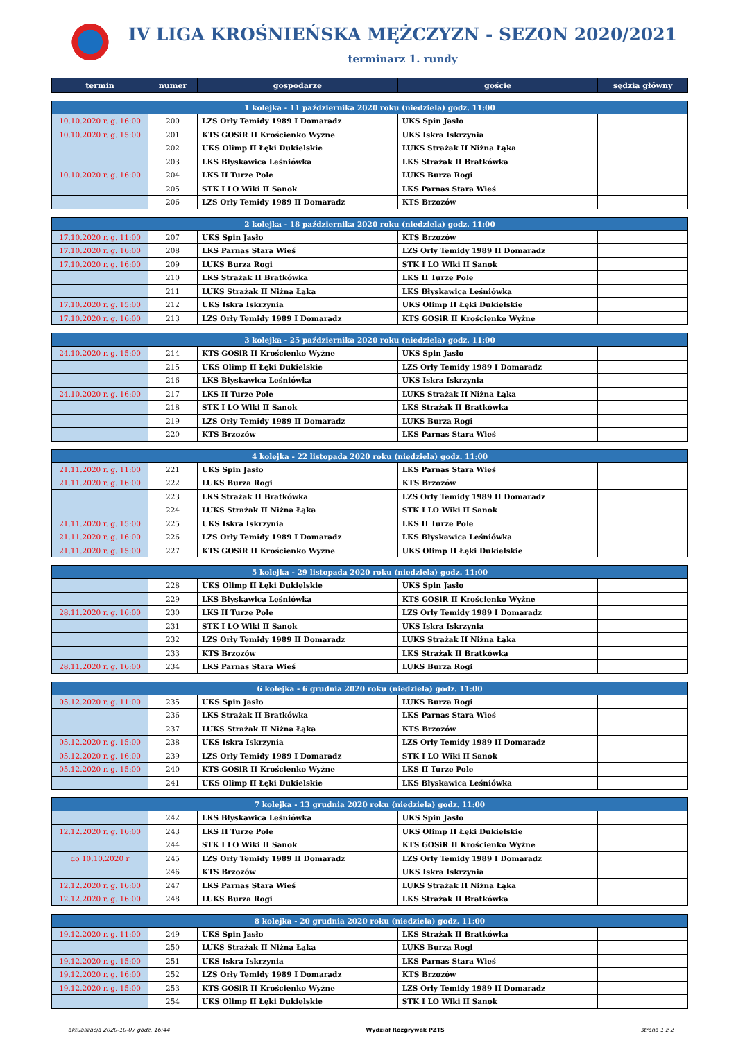IV LIGA KROŚNIEŃSKA MĘŻCZYZN - SEZON 2020/2021
terminarz 1. rundy
| termin | numer | gospodarze | goście | sędzia główny |
| --- | --- | --- | --- | --- |
| 1 kolejka - 11 października 2020 roku (niedziela) godz. 11:00 | | | | |
| 10.10.2020 r. g. 16:00 | 200 | LZS Orły Temidy 1989 I Domaradz | UKS Spin Jasło | |
| 10.10.2020 r. g. 15:00 | 201 | KTS GOSiR II Krościenko Wyżne | UKS Iskra Iskrzynia | |
| | 202 | UKS Olimp II Łęki Dukielskie | LUKS Strażak II Niżna Łąka | |
| | 203 | LKS Błyskawica Leśniówka | LKS Strażak II Bratkówka | |
| 10.10.2020 r. g. 16:00 | 204 | LKS II Turze Pole | LUKS Burza Rogi | |
| | 205 | STK I LO Wiki II Sanok | LKS Parnas Stara Wieś | |
| | 206 | LZS Orły Temidy 1989 II Domaradz | KTS Brzozów | |
| 2 kolejka - 18 października 2020 roku (niedziela) godz. 11:00 | | | | |
| 17.10.2020 r. g. 11:00 | 207 | UKS Spin Jasło | KTS Brzozów | |
| 17.10.2020 r. g. 16:00 | 208 | LKS Parnas Stara Wieś | LZS Orły Temidy 1989 II Domaradz | |
| 17.10.2020 r. g. 16:00 | 209 | LUKS Burza Rogi | STK I LO Wiki II Sanok | |
| | 210 | LKS Strażak II Bratkówka | LKS II Turze Pole | |
| | 211 | LUKS Strażak II Niżna Łąka | LKS Błyskawica Leśniówka | |
| 17.10.2020 r. g. 15:00 | 212 | UKS Iskra Iskrzynia | UKS Olimp II Łęki Dukielskie | |
| 17.10.2020 r. g. 16:00 | 213 | LZS Orły Temidy 1989 I Domaradz | KTS GOSiR II Krościenko Wyżne | |
| 3 kolejka - 25 października 2020 roku (niedziela) godz. 11:00 | | | | |
| 24.10.2020 r. g. 15:00 | 214 | KTS GOSiR II Krościenko Wyżne | UKS Spin Jasło | |
| | 215 | UKS Olimp II Łęki Dukielskie | LZS Orły Temidy 1989 I Domaradz | |
| | 216 | LKS Błyskawica Leśniówka | UKS Iskra Iskrzynia | |
| 24.10.2020 r. g. 16:00 | 217 | LKS II Turze Pole | LUKS Strażak II Niżna Łąka | |
| | 218 | STK I LO Wiki II Sanok | LKS Strażak II Bratkówka | |
| | 219 | LZS Orły Temidy 1989 II Domaradz | LUKS Burza Rogi | |
| | 220 | KTS Brzozów | LKS Parnas Stara Wieś | |
| 4 kolejka - 22 listopada 2020 roku (niedziela) godz. 11:00 | | | | |
| 21.11.2020 r. g. 11:00 | 221 | UKS Spin Jasło | LKS Parnas Stara Wieś | |
| 21.11.2020 r. g. 16:00 | 222 | LUKS Burza Rogi | KTS Brzozów | |
| | 223 | LKS Strażak II Bratkówka | LZS Orły Temidy 1989 II Domaradz | |
| | 224 | LUKS Strażak II Niżna Łąka | STK I LO Wiki II Sanok | |
| 21.11.2020 r. g. 15:00 | 225 | UKS Iskra Iskrzynia | LKS II Turze Pole | |
| 21.11.2020 r. g. 16:00 | 226 | LZS Orły Temidy 1989 I Domaradz | LKS Błyskawica Leśniówka | |
| 21.11.2020 r. g. 15:00 | 227 | KTS GOSiR II Krościenko Wyżne | UKS Olimp II Łęki Dukielskie | |
| 5 kolejka - 29 listopada 2020 roku (niedziela) godz. 11:00 | | | | |
| | 228 | UKS Olimp II Łęki Dukielskie | UKS Spin Jasło | |
| | 229 | LKS Błyskawica Leśniówka | KTS GOSiR II Krościenko Wyżne | |
| 28.11.2020 r. g. 16:00 | 230 | LKS II Turze Pole | LZS Orły Temidy 1989 I Domaradz | |
| | 231 | STK I LO Wiki II Sanok | UKS Iskra Iskrzynia | |
| | 232 | LZS Orły Temidy 1989 II Domaradz | LUKS Strażak II Niżna Łąka | |
| | 233 | KTS Brzozów | LKS Strażak II Bratkówka | |
| 28.11.2020 r. g. 16:00 | 234 | LKS Parnas Stara Wieś | LUKS Burza Rogi | |
| 6 kolejka - 6 grudnia 2020 roku (niedziela) godz. 11:00 | | | | |
| 05.12.2020 r. g. 11:00 | 235 | UKS Spin Jasło | LUKS Burza Rogi | |
| | 236 | LKS Strażak II Bratkówka | LKS Parnas Stara Wieś | |
| | 237 | LUKS Strażak II Niżna Łąka | KTS Brzozów | |
| 05.12.2020 r. g. 15:00 | 238 | UKS Iskra Iskrzynia | LZS Orły Temidy 1989 II Domaradz | |
| 05.12.2020 r. g. 16:00 | 239 | LZS Orły Temidy 1989 I Domaradz | STK I LO Wiki II Sanok | |
| 05.12.2020 r. g. 15:00 | 240 | KTS GOSiR II Krościenko Wyżne | LKS II Turze Pole | |
| | 241 | UKS Olimp II Łęki Dukielskie | LKS Błyskawica Leśniówka | |
| 7 kolejka - 13 grudnia 2020 roku (niedziela) godz. 11:00 | | | | |
| | 242 | LKS Błyskawica Leśniówka | UKS Spin Jasło | |
| 12.12.2020 r. g. 16:00 | 243 | LKS II Turze Pole | UKS Olimp II Łęki Dukielskie | |
| | 244 | STK I LO Wiki II Sanok | KTS GOSiR II Krościenko Wyżne | |
| do 10.10.2020 r | 245 | LZS Orły Temidy 1989 II Domaradz | LZS Orły Temidy 1989 I Domaradz | |
| | 246 | KTS Brzozów | UKS Iskra Iskrzynia | |
| 12.12.2020 r. g. 16:00 | 247 | LKS Parnas Stara Wieś | LUKS Strażak II Niżna Łąka | |
| 12.12.2020 r. g. 16:00 | 248 | LUKS Burza Rogi | LKS Strażak II Bratkówka | |
| 8 kolejka - 20 grudnia 2020 roku (niedziela) godz. 11:00 | | | | |
| 19.12.2020 r. g. 11:00 | 249 | UKS Spin Jasło | LKS Strażak II Bratkówka | |
| | 250 | LUKS Strażak II Niżna Łąka | LUKS Burza Rogi | |
| 19.12.2020 r. g. 15:00 | 251 | UKS Iskra Iskrzynia | LKS Parnas Stara Wieś | |
| 19.12.2020 r. g. 16:00 | 252 | LZS Orły Temidy 1989 I Domaradz | KTS Brzozów | |
| 19.12.2020 r. g. 15:00 | 253 | KTS GOSiR II Krościenko Wyżne | LZS Orły Temidy 1989 II Domaradz | |
| | 254 | UKS Olimp II Łęki Dukielskie | STK I LO Wiki II Sanok | |
aktualizacja 2020-10-07 godz. 16:44 Wydział Rozgrywek PZTS strona 1 z 2